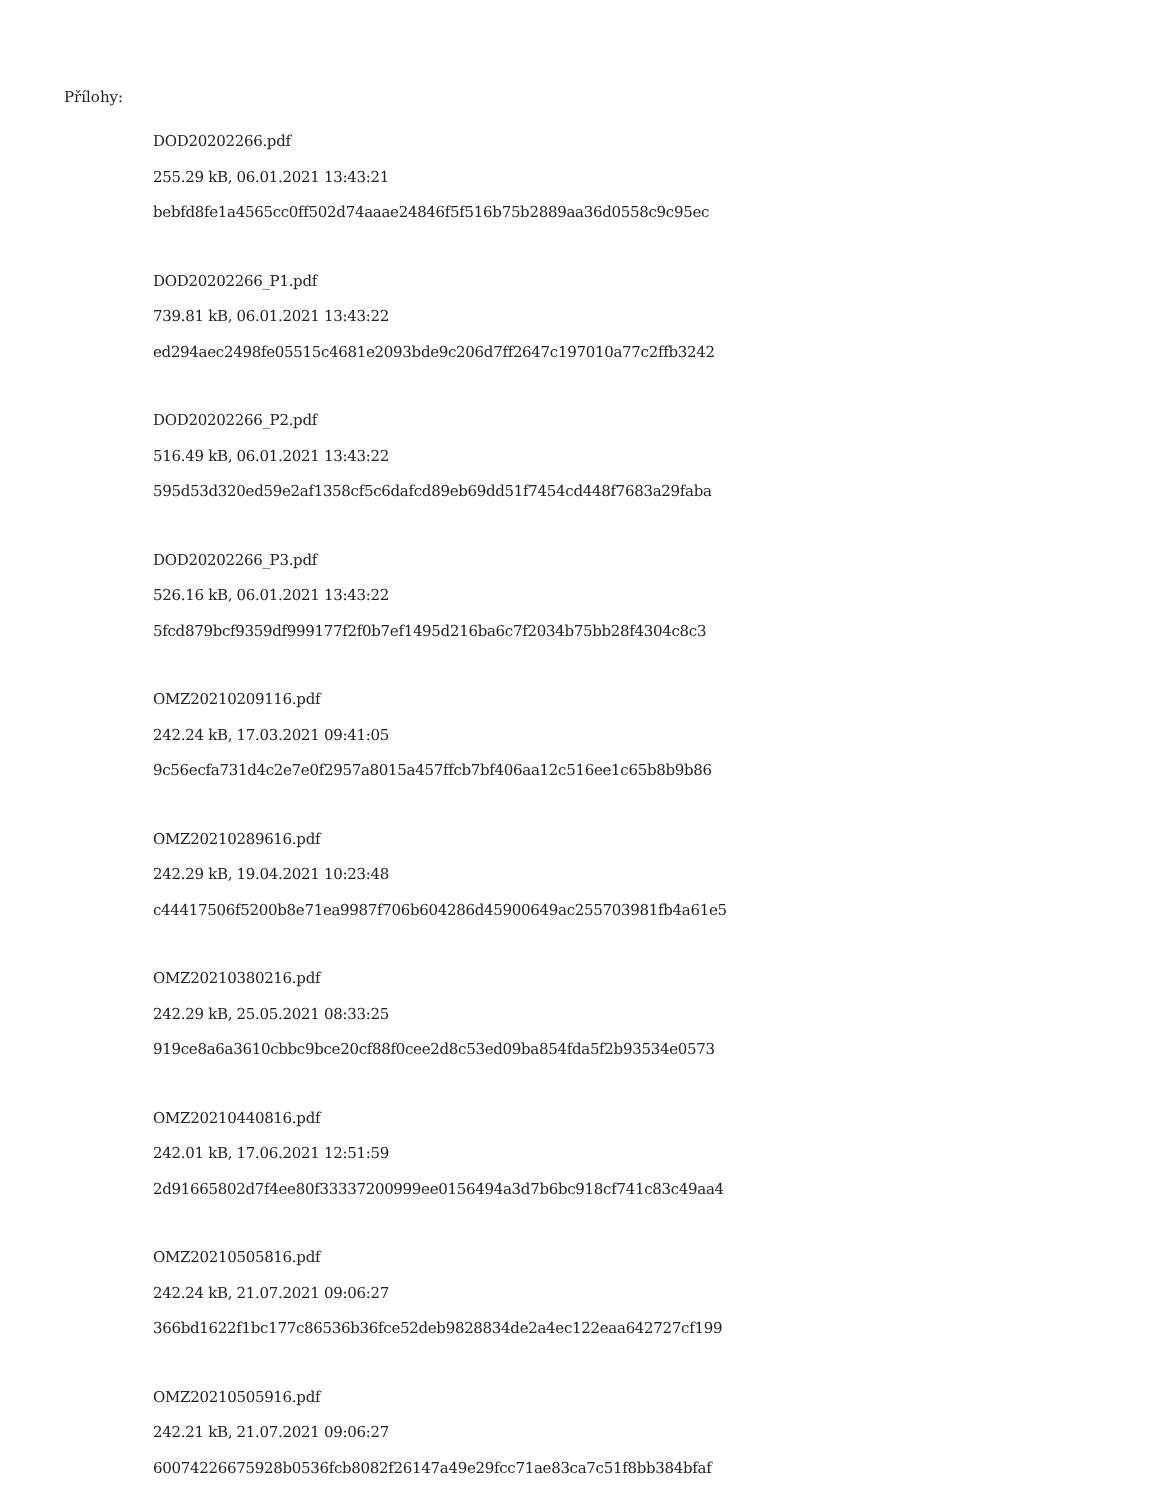Přílohy:
DOD20202266.pdf
255.29 kB, 06.01.2021 13:43:21
bebfd8fe1a4565cc0ff502d74aaae24846f5f516b75b2889aa36d0558c9c95ec
DOD20202266_P1.pdf
739.81 kB, 06.01.2021 13:43:22
ed294aec2498fe05515c4681e2093bde9c206d7ff2647c197010a77c2ffb3242
DOD20202266_P2.pdf
516.49 kB, 06.01.2021 13:43:22
595d53d320ed59e2af1358cf5c6dafcd89eb69dd51f7454cd448f7683a29faba
DOD20202266_P3.pdf
526.16 kB, 06.01.2021 13:43:22
5fcd879bcf9359df999177f2f0b7ef1495d216ba6c7f2034b75bb28f4304c8c3
OMZ20210209116.pdf
242.24 kB, 17.03.2021 09:41:05
9c56ecfa731d4c2e7e0f2957a8015a457ffcb7bf406aa12c516ee1c65b8b9b86
OMZ20210289616.pdf
242.29 kB, 19.04.2021 10:23:48
c44417506f5200b8e71ea9987f706b604286d45900649ac255703981fb4a61e5
OMZ20210380216.pdf
242.29 kB, 25.05.2021 08:33:25
919ce8a6a3610cbbc9bce20cf88f0cee2d8c53ed09ba854fda5f2b93534e0573
OMZ20210440816.pdf
242.01 kB, 17.06.2021 12:51:59
2d91665802d7f4ee80f33337200999ee0156494a3d7b6bc918cf741c83c49aa4
OMZ20210505816.pdf
242.24 kB, 21.07.2021 09:06:27
366bd1622f1bc177c86536b36fce52deb9828834de2a4ec122eaa642727cf199
OMZ20210505916.pdf
242.21 kB, 21.07.2021 09:06:27
60074226675928b0536fcb8082f26147a49e29fcc71ae83ca7c51f8bb384bfaf